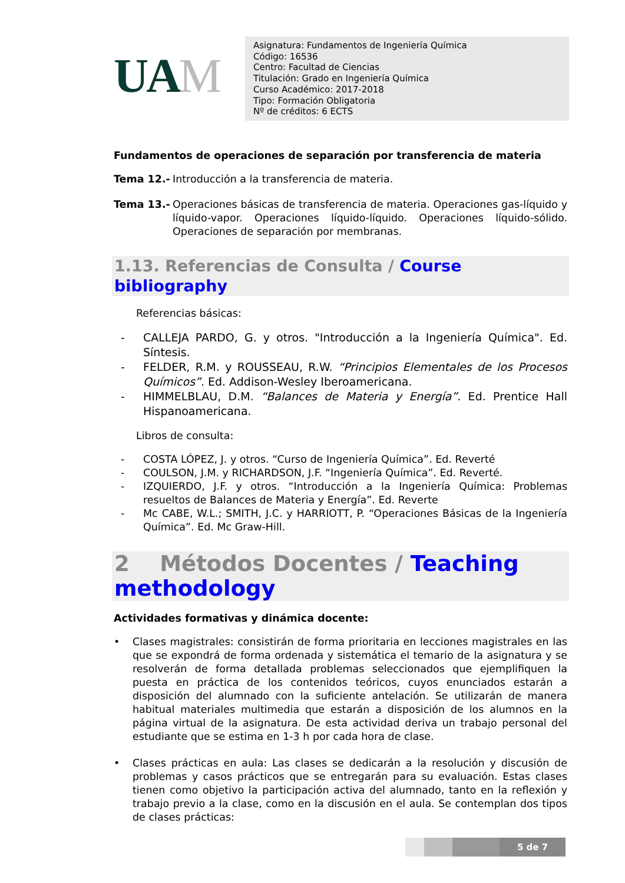UAM
Asignatura: Fundamentos de Ingeniería Química
Código: 16536
Centro: Facultad de Ciencias
Titulación: Grado en Ingeniería Química
Curso Académico: 2017-2018
Tipo: Formación Obligatoria
Nº de créditos: 6 ECTS
Fundamentos de operaciones de separación por transferencia de materia
Tema 12.- Introducción a la transferencia de materia.
Tema 13.- Operaciones básicas de transferencia de materia. Operaciones gas-líquido y líquido-vapor. Operaciones líquido-líquido. Operaciones líquido-sólido. Operaciones de separación por membranas.
1.13. Referencias de Consulta / Course bibliography
Referencias básicas:
- CALLEJA PARDO, G. y otros. "Introducción a la Ingeniería Química". Ed. Síntesis.
- FELDER, R.M. y ROUSSEAU, R.W. “Principios Elementales de los Procesos Químicos”. Ed. Addison-Wesley Iberoamericana.
- HIMMELBLAU, D.M. “Balances de Materia y Energía”. Ed. Prentice Hall Hispanoamericana.
Libros de consulta:
- COSTA LÓPEZ, J. y otros. “Curso de Ingeniería Química”. Ed. Reverté
- COULSON, J.M. y RICHARDSON, J.F. “Ingeniería Química”. Ed. Reverté.
- IZQUIERDO, J.F. y otros. “Introducción a la Ingeniería Química: Problemas resueltos de Balances de Materia y Energía”. Ed. Reverte
- Mc CABE, W.L.; SMITH, J.C. y HARRIOTT, P. “Operaciones Básicas de la Ingeniería Química”. Ed. Mc Graw-Hill.
2 Métodos Docentes / Teaching methodology
Actividades formativas y dinámica docente:
• Clases magistrales: consistirán de forma prioritaria en lecciones magistrales en las que se expondrá de forma ordenada y sistemática el temario de la asignatura y se resolverán de forma detallada problemas seleccionados que ejemplifiquen la puesta en práctica de los contenidos teóricos, cuyos enunciados estarán a disposición del alumnado con la suficiente antelación. Se utilizarán de manera habitual materiales multimedia que estarán a disposición de los alumnos en la página virtual de la asignatura. De esta actividad deriva un trabajo personal del estudiante que se estima en 1-3 h por cada hora de clase.
• Clases prácticas en aula: Las clases se dedicarán a la resolución y discusión de problemas y casos prácticos que se entregarán para su evaluación. Estas clases tienen como objetivo la participación activa del alumnado, tanto en la reflexión y trabajo previo a la clase, como en la discusión en el aula. Se contemplan dos tipos de clases prácticas:
5 de 7